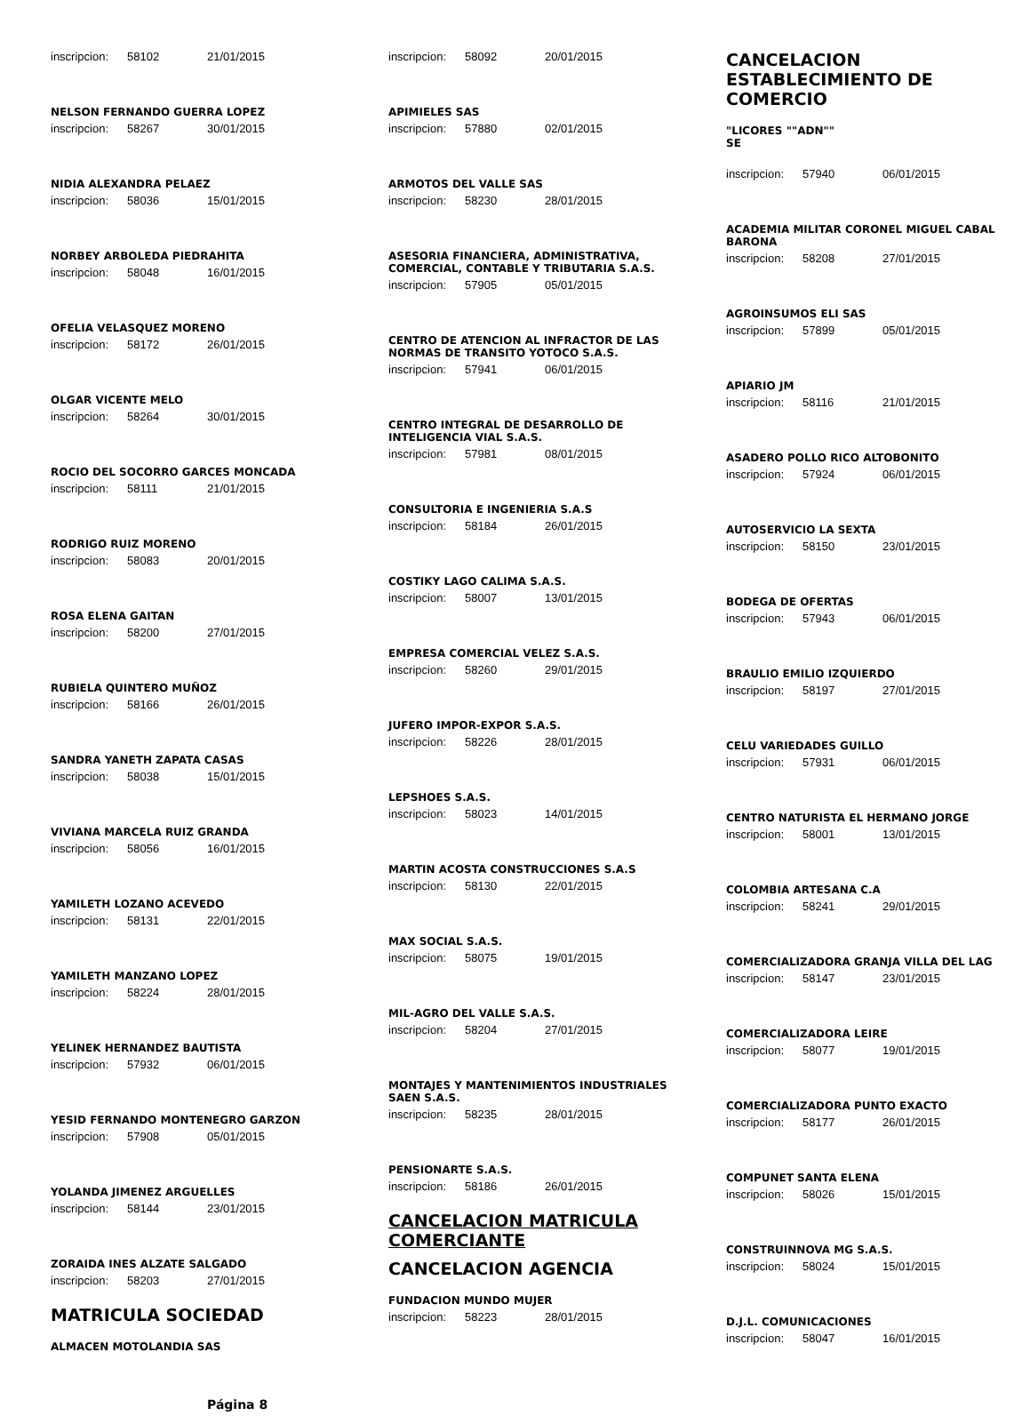inscripcion: 58102 21/01/2015
NELSON FERNANDO GUERRA LOPEZ
inscripcion: 58267 30/01/2015
NIDIA ALEXANDRA PELAEZ
inscripcion: 58036 15/01/2015
NORBEY ARBOLEDA PIEDRAHITA
inscripcion: 58048 16/01/2015
OFELIA VELASQUEZ MORENO
inscripcion: 58172 26/01/2015
OLGAR VICENTE MELO
inscripcion: 58264 30/01/2015
ROCIO DEL SOCORRO GARCES MONCADA
inscripcion: 58111 21/01/2015
RODRIGO RUIZ MORENO
inscripcion: 58083 20/01/2015
ROSA ELENA GAITAN
inscripcion: 58200 27/01/2015
RUBIELA QUINTERO MUÑOZ
inscripcion: 58166 26/01/2015
SANDRA YANETH ZAPATA CASAS
inscripcion: 58038 15/01/2015
VIVIANA MARCELA RUIZ GRANDA
inscripcion: 58056 16/01/2015
YAMILETH LOZANO ACEVEDO
inscripcion: 58131 22/01/2015
YAMILETH MANZANO LOPEZ
inscripcion: 58224 28/01/2015
YELINEK HERNANDEZ BAUTISTA
inscripcion: 57932 06/01/2015
YESID FERNANDO MONTENEGRO GARZON
inscripcion: 57908 05/01/2015
YOLANDA JIMENEZ ARGUELLES
inscripcion: 58144 23/01/2015
ZORAIDA INES ALZATE SALGADO
inscripcion: 58203 27/01/2015
MATRICULA SOCIEDAD
ALMACEN MOTOLANDIA SAS
Página 8
inscripcion: 58092 20/01/2015
APIMIELES SAS
inscripcion: 57880 02/01/2015
ARMOTOS DEL VALLE SAS
inscripcion: 58230 28/01/2015
ASESORIA FINANCIERA, ADMINISTRATIVA, COMERCIAL, CONTABLE Y TRIBUTARIA S.A.S.
inscripcion: 57905 05/01/2015
CENTRO DE ATENCION AL INFRACTOR DE LAS NORMAS DE TRANSITO YOTOCO S.A.S.
inscripcion: 57941 06/01/2015
CENTRO INTEGRAL DE DESARROLLO DE INTELIGENCIA VIAL S.A.S.
inscripcion: 57981 08/01/2015
CONSULTORIA E INGENIERIA S.A.S
inscripcion: 58184 26/01/2015
COSTIKY LAGO CALIMA S.A.S.
inscripcion: 58007 13/01/2015
EMPRESA COMERCIAL VELEZ S.A.S.
inscripcion: 58260 29/01/2015
JUFERO IMPOR-EXPOR S.A.S.
inscripcion: 58226 28/01/2015
LEPSHOES S.A.S.
inscripcion: 58023 14/01/2015
MARTIN ACOSTA CONSTRUCCIONES S.A.S
inscripcion: 58130 22/01/2015
MAX SOCIAL S.A.S.
inscripcion: 58075 19/01/2015
MIL-AGRO DEL VALLE S.A.S.
inscripcion: 58204 27/01/2015
MONTAJES Y MANTENIMIENTOS INDUSTRIALES SAEN S.A.S.
inscripcion: 58235 28/01/2015
PENSIONARTE S.A.S.
inscripcion: 58186 26/01/2015
CANCELACION MATRICULA COMERCIANTE
CANCELACION AGENCIA
FUNDACION MUNDO MUJER
inscripcion: 58223 28/01/2015
CANCELACION ESTABLECIMIENTO DE COMERCIO
"LICORES ""ADN""
SE
inscripcion: 57940 06/01/2015
ACADEMIA MILITAR CORONEL MIGUEL CABAL BARONA
inscripcion: 58208 27/01/2015
AGROINSUMOS ELI SAS
inscripcion: 57899 05/01/2015
APIARIO JM
inscripcion: 58116 21/01/2015
ASADERO POLLO RICO ALTOBONITO
inscripcion: 57924 06/01/2015
AUTOSERVICIO LA SEXTA
inscripcion: 58150 23/01/2015
BODEGA DE OFERTAS
inscripcion: 57943 06/01/2015
BRAULIO EMILIO IZQUIERDO
inscripcion: 58197 27/01/2015
CELU VARIEDADES GUILLO
inscripcion: 57931 06/01/2015
CENTRO NATURISTA EL HERMANO JORGE
inscripcion: 58001 13/01/2015
COLOMBIA ARTESANA C.A
inscripcion: 58241 29/01/2015
COMERCIALIZADORA GRANJA VILLA DEL LAG
inscripcion: 58147 23/01/2015
COMERCIALIZADORA LEIRE
inscripcion: 58077 19/01/2015
COMERCIALIZADORA PUNTO EXACTO
inscripcion: 58177 26/01/2015
COMPUNET SANTA ELENA
inscripcion: 58026 15/01/2015
CONSTRUINNOVA MG S.A.S.
inscripcion: 58024 15/01/2015
D.J.L. COMUNICACIONES
inscripcion: 58047 16/01/2015